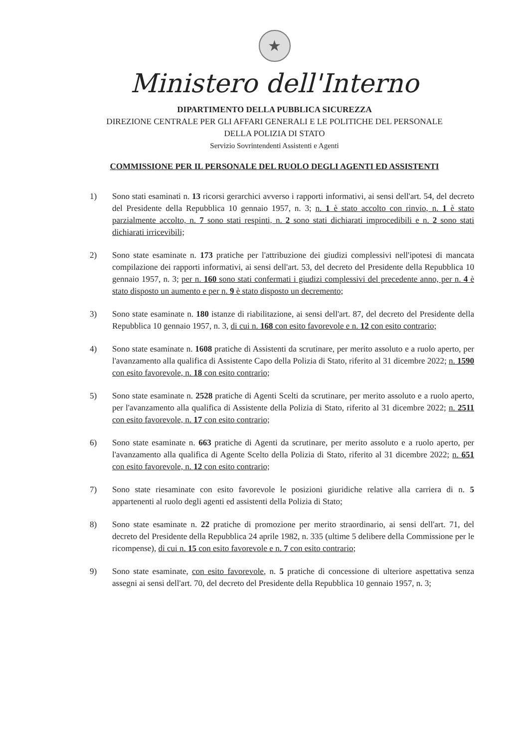★
Ministero dell'Interno
DIPARTIMENTO DELLA PUBBLICA SICUREZZA
DIREZIONE CENTRALE PER GLI AFFARI GENERALI E LE POLITICHE DEL PERSONALE
DELLA POLIZIA DI STATO
Servizio Sovrintendenti Assistenti e Agenti
COMMISSIONE PER IL PERSONALE DEL RUOLO DEGLI AGENTI ED ASSISTENTI
1) Sono stati esaminati n. 13 ricorsi gerarchici avverso i rapporti informativi, ai sensi dell'art. 54, del decreto del Presidente della Repubblica 10 gennaio 1957, n. 3; n. 1 è stato accolto con rinvio, n. 1 è stato parzialmente accolto, n. 7 sono stati respinti, n. 2 sono stati dichiarati improcedibili e n. 2 sono stati dichiarati irricevibili;
2) Sono state esaminate n. 173 pratiche per l'attribuzione dei giudizi complessivi nell'ipotesi di mancata compilazione dei rapporti informativi, ai sensi dell'art. 53, del decreto del Presidente della Repubblica 10 gennaio 1957, n. 3; per n. 160 sono stati confermati i giudizi complessivi del precedente anno, per n. 4 è stato disposto un aumento e per n. 9 è stato disposto un decremento;
3) Sono state esaminate n. 180 istanze di riabilitazione, ai sensi dell'art. 87, del decreto del Presidente della Repubblica 10 gennaio 1957, n. 3, di cui n. 168 con esito favorevole e n. 12 con esito contrario;
4) Sono state esaminate n. 1608 pratiche di Assistenti da scrutinare, per merito assoluto e a ruolo aperto, per l'avanzamento alla qualifica di Assistente Capo della Polizia di Stato, riferito al 31 dicembre 2022; n. 1590 con esito favorevole, n. 18 con esito contrario;
5) Sono state esaminate n. 2528 pratiche di Agenti Scelti da scrutinare, per merito assoluto e a ruolo aperto, per l'avanzamento alla qualifica di Assistente della Polizia di Stato, riferito al 31 dicembre 2022; n. 2511 con esito favorevole, n. 17 con esito contrario;
6) Sono state esaminate n. 663 pratiche di Agenti da scrutinare, per merito assoluto e a ruolo aperto, per l'avanzamento alla qualifica di Agente Scelto della Polizia di Stato, riferito al 31 dicembre 2022; n. 651 con esito favorevole, n. 12 con esito contrario;
7) Sono state riesaminate con esito favorevole le posizioni giuridiche relative alla carriera di n. 5 appartenenti al ruolo degli agenti ed assistenti della Polizia di Stato;
8) Sono state esaminate n. 22 pratiche di promozione per merito straordinario, ai sensi dell'art. 71, del decreto del Presidente della Repubblica 24 aprile 1982, n. 335 (ultime 5 delibere della Commissione per le ricompense), di cui n. 15 con esito favorevole e n. 7 con esito contrario;
9) Sono state esaminate, con esito favorevole, n. 5 pratiche di concessione di ulteriore aspettativa senza assegni ai sensi dell'art. 70, del decreto del Presidente della Repubblica 10 gennaio 1957, n. 3;